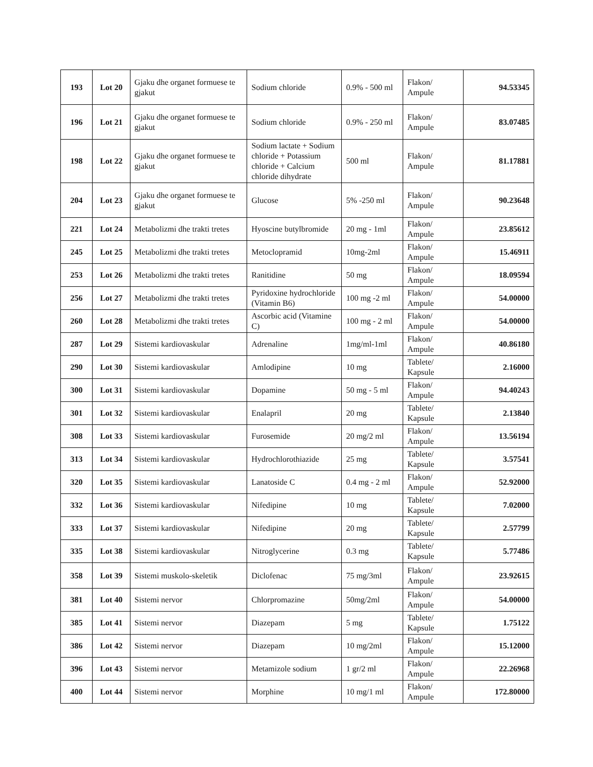| 193 | Lot 20 | Gjaku dhe organet formuese te gjakut | Sodium chloride | 0.9% - 500 ml | Flakon/ Ampule | 94.53345 |
| 196 | Lot 21 | Gjaku dhe organet formuese te gjakut | Sodium chloride | 0.9% - 250 ml | Flakon/ Ampule | 83.07485 |
| 198 | Lot 22 | Gjaku dhe organet formuese te gjakut | Sodium lactate + Sodium chloride + Potassium chloride + Calcium chloride dihydrate | 500 ml | Flakon/ Ampule | 81.17881 |
| 204 | Lot 23 | Gjaku dhe organet formuese te gjakut | Glucose | 5% -250 ml | Flakon/ Ampule | 90.23648 |
| 221 | Lot 24 | Metabolizmi dhe trakti tretes | Hyoscine butylbromide | 20 mg - 1ml | Flakon/ Ampule | 23.85612 |
| 245 | Lot 25 | Metabolizmi dhe trakti tretes | Metoclopramid | 10mg-2ml | Flakon/ Ampule | 15.46911 |
| 253 | Lot 26 | Metabolizmi dhe trakti tretes | Ranitidine | 50 mg | Flakon/ Ampule | 18.09594 |
| 256 | Lot 27 | Metabolizmi dhe trakti tretes | Pyridoxine hydrochloride (Vitamin B6) | 100 mg -2 ml | Flakon/ Ampule | 54.00000 |
| 260 | Lot 28 | Metabolizmi dhe trakti tretes | Ascorbic acid (Vitamine C) | 100 mg - 2 ml | Flakon/ Ampule | 54.00000 |
| 287 | Lot 29 | Sistemi kardiovaskular | Adrenaline | 1mg/ml-1ml | Flakon/ Ampule | 40.86180 |
| 290 | Lot 30 | Sistemi kardiovaskular | Amlodipine | 10 mg | Tablete/ Kapsule | 2.16000 |
| 300 | Lot 31 | Sistemi kardiovaskular | Dopamine | 50 mg - 5 ml | Flakon/ Ampule | 94.40243 |
| 301 | Lot 32 | Sistemi kardiovaskular | Enalapril | 20 mg | Tablete/ Kapsule | 2.13840 |
| 308 | Lot 33 | Sistemi kardiovaskular | Furosemide | 20 mg/2 ml | Flakon/ Ampule | 13.56194 |
| 313 | Lot 34 | Sistemi kardiovaskular | Hydrochlorothiazide | 25 mg | Tablete/ Kapsule | 3.57541 |
| 320 | Lot 35 | Sistemi kardiovaskular | Lanatoside C | 0.4 mg - 2 ml | Flakon/ Ampule | 52.92000 |
| 332 | Lot 36 | Sistemi kardiovaskular | Nifedipine | 10 mg | Tablete/ Kapsule | 7.02000 |
| 333 | Lot 37 | Sistemi kardiovaskular | Nifedipine | 20 mg | Tablete/ Kapsule | 2.57799 |
| 335 | Lot 38 | Sistemi kardiovaskular | Nitroglycerine | 0.3 mg | Tablete/ Kapsule | 5.77486 |
| 358 | Lot 39 | Sistemi muskolo-skeletik | Diclofenac | 75 mg/3ml | Flakon/ Ampule | 23.92615 |
| 381 | Lot 40 | Sistemi nervor | Chlorpromazine | 50mg/2ml | Flakon/ Ampule | 54.00000 |
| 385 | Lot 41 | Sistemi nervor | Diazepam | 5 mg | Tablete/ Kapsule | 1.75122 |
| 386 | Lot 42 | Sistemi nervor | Diazepam | 10 mg/2ml | Flakon/ Ampule | 15.12000 |
| 396 | Lot 43 | Sistemi nervor | Metamizole sodium | 1 gr/2 ml | Flakon/ Ampule | 22.26968 |
| 400 | Lot 44 | Sistemi nervor | Morphine | 10 mg/1 ml | Flakon/ Ampule | 172.80000 |